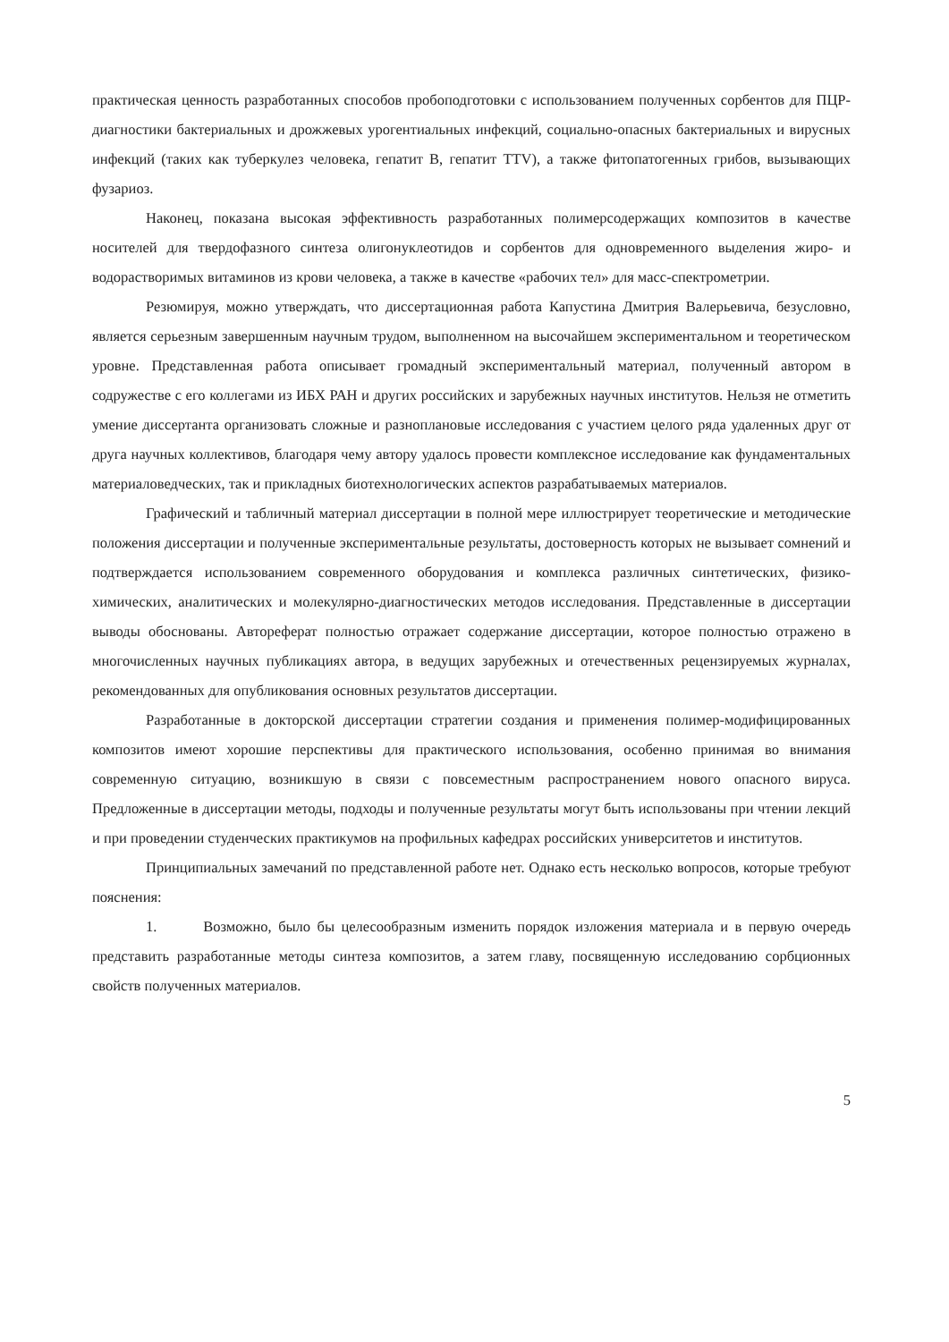практическая ценность разработанных способов пробоподготовки с использованием полученных сорбентов для ПЦР-диагностики бактериальных и дрожжевых урогентиальных инфекций, социально-опасных бактериальных и вирусных инфекций (таких как туберкулез человека, гепатит В, гепатит TTV), а также фитопатогенных грибов, вызывающих фузариоз.
Наконец, показана высокая эффективность разработанных полимерсодержащих композитов в качестве носителей для твердофазного синтеза олигонуклеотидов и сорбентов для одновременного выделения жиро- и водорастворимых витаминов из крови человека, а также в качестве «рабочих тел» для масс-спектрометрии.
Резюмируя, можно утверждать, что диссертационная работа Капустина Дмитрия Валерьевича, безусловно, является серьезным завершенным научным трудом, выполненном на высочайшем экспериментальном и теоретическом уровне. Представленная работа описывает громадный экспериментальный материал, полученный автором в содружестве с его коллегами из ИБХ РАН и других российских и зарубежных научных институтов. Нельзя не отметить умение диссертанта организовать сложные и разноплановые исследования с участием целого ряда удаленных друг от друга научных коллективов, благодаря чему автору удалось провести комплексное исследование как фундаментальных материаловедческих, так и прикладных биотехнологических аспектов разрабатываемых материалов.
Графический и табличный материал диссертации в полной мере иллюстрирует теоретические и методические положения диссертации и полученные экспериментальные результаты, достоверность которых не вызывает сомнений и подтверждается использованием современного оборудования и комплекса различных синтетических, физико-химических, аналитических и молекулярно-диагностических методов исследования. Представленные в диссертации выводы обоснованы. Автореферат полностью отражает содержание диссертации, которое полностью отражено в многочисленных научных публикациях автора, в ведущих зарубежных и отечественных рецензируемых журналах, рекомендованных для опубликования основных результатов диссертации.
Разработанные в докторской диссертации стратегии создания и применения полимер-модифицированных композитов имеют хорошие перспективы для практического использования, особенно принимая во внимания современную ситуацию, возникшую в связи с повсеместным распространением нового опасного вируса. Предложенные в диссертации методы, подходы и полученные результаты могут быть использованы при чтении лекций и при проведении студенческих практикумов на профильных кафедрах российских университетов и институтов.
Принципиальных замечаний по представленной работе нет. Однако есть несколько вопросов, которые требуют пояснения:
1. Возможно, было бы целесообразным изменить порядок изложения материала и в первую очередь представить разработанные методы синтеза композитов, а затем главу, посвященную исследованию сорбционных свойств полученных материалов.
5